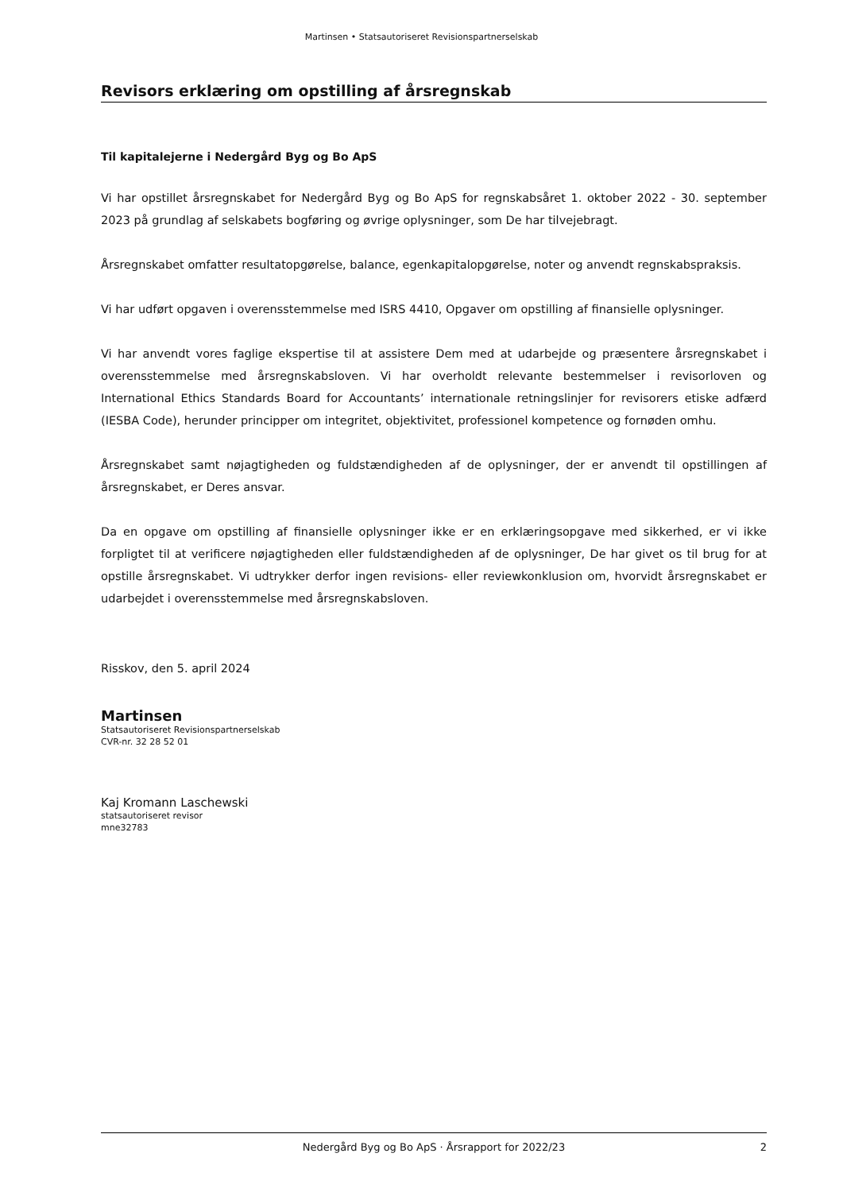Martinsen • Statsautoriseret Revisionspartnerselskab
Revisors erklæring om opstilling af årsregnskab
Til kapitalejerne i Nedergård Byg og Bo ApS
Vi har opstillet årsregnskabet for Nedergård Byg og Bo ApS for regnskabsåret 1. oktober 2022 - 30. september 2023 på grundlag af selskabets bogføring og øvrige oplysninger, som De har tilvejebragt.
Årsregnskabet omfatter resultatopgørelse, balance, egenkapitalopgørelse, noter og anvendt regnskabs­praksis.
Vi har udført opgaven i overensstemmelse med ISRS 4410, Opgaver om opstilling af finansielle oplysnin­ger.
Vi har anvendt vores faglige ekspertise til at assistere Dem med at udarbejde og præsentere årsregn­skabet i overensstemmelse med årsregnskabsloven. Vi har overholdt relevante bestemmelser i revisorlo­ven og International Ethics Standards Board for Accountants’ internationale retningslinjer for revisorers etiske adfærd (IESBA Code), herunder principper om integritet, objektivitet, professionel kompetence og fornøden omhu.
Årsregnskabet samt nøjagtigheden og fuldstændigheden af de oplysninger, der er anvendt til opstillin­gen af årsregnskabet, er Deres ansvar.
Da en opgave om opstilling af finansielle oplysninger ikke er en erklæringsopgave med sikkerhed, er vi ikke forpligtet til at verificere nøjagtigheden eller fuldstændigheden af de oplysninger, De har givet os til brug for at opstille årsregnskabet. Vi udtrykker derfor ingen revisions- eller reviewkonklusion om, hvorvidt årsregnskabet er udarbejdet i overensstemmelse med årsregnskabsloven.
Risskov, den 5. april 2024
Martinsen
Statsautoriseret Revisionspartnerselskab
CVR-nr. 32 28 52 01
Kaj Kromann Laschewski
statsautoriseret revisor
mne32783
Nedergård Byg og Bo ApS · Årsrapport for 2022/23 2